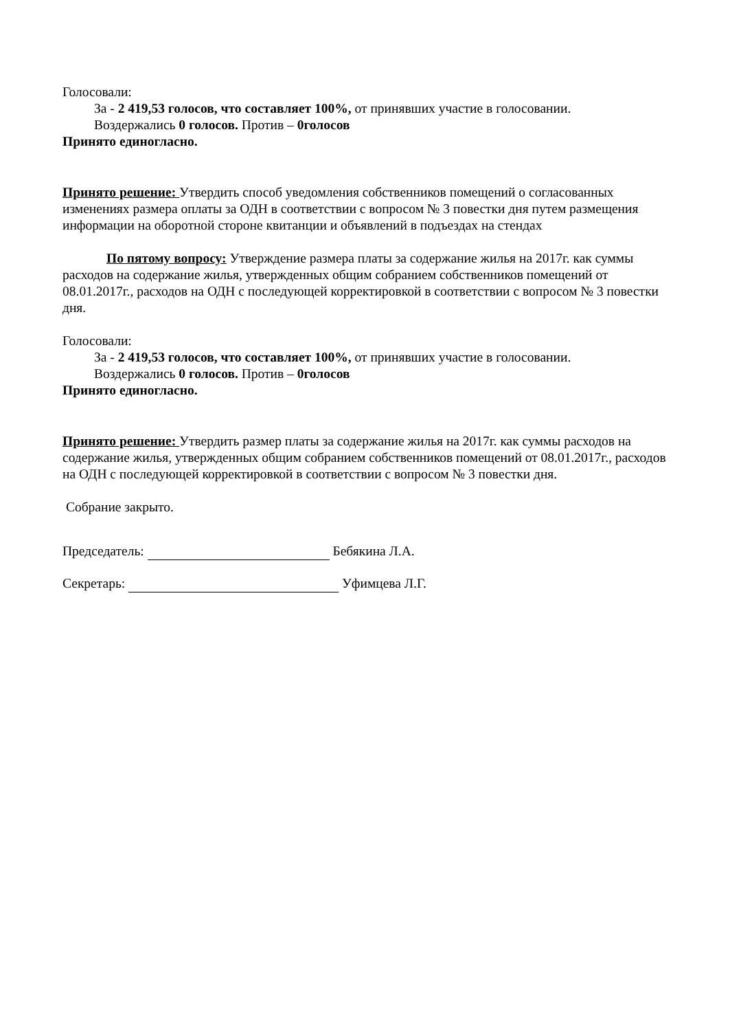Голосовали:
За - 2 419,53 голосов, что составляет 100%, от принявших участие в голосовании.
Воздержались 0 голосов. Против – 0голосов
Принято единогласно.
Принято решение: Утвердить способ уведомления собственников помещений о согласованных изменениях размера оплаты за ОДН в соответствии с вопросом № 3 повестки дня путем размещения информации на оборотной стороне квитанции и объявлений в подъездах на стендах
По пятому вопросу: Утверждение размера платы за содержание жилья на 2017г. как суммы расходов на содержание жилья, утвержденных общим собранием собственников помещений от 08.01.2017г., расходов на ОДН с последующей корректировкой в соответствии с вопросом № 3 повестки дня.
Голосовали:
За - 2 419,53 голосов, что составляет 100%, от принявших участие в голосовании.
Воздержались 0 голосов. Против – 0голосов
Принято единогласно.
Принято решение: Утвердить размер платы за содержание жилья на 2017г. как суммы расходов на содержание жилья, утвержденных общим собранием собственников помещений от 08.01.2017г., расходов на ОДН с последующей корректировкой в соответствии с вопросом № 3 повестки дня.
Собрание закрыто.
Председатель: Бебякина Л.А.
Секретарь: Уфимцева Л.Г.